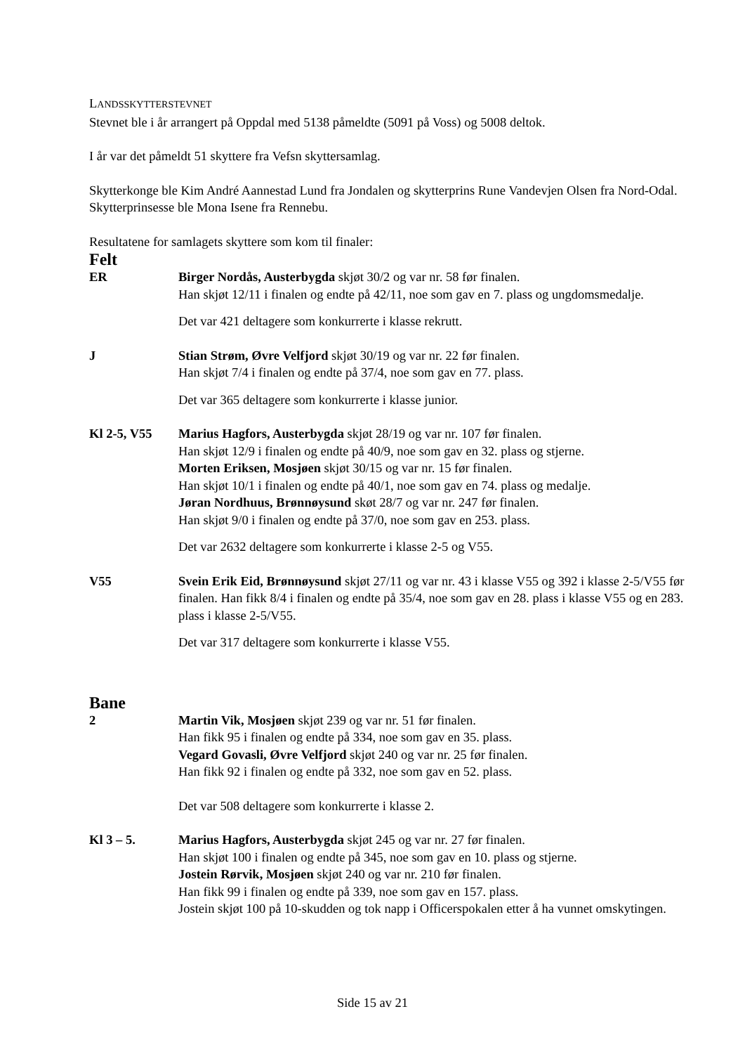LANDSSKYTTERSTEVNET
Stevnet ble i år arrangert på Oppdal med 5138 påmeldte (5091 på Voss) og 5008 deltok.
I år var det påmeldt 51 skyttere fra Vefsn skyttersamlag.
Skytterkonge ble Kim André Aannestad Lund fra Jondalen og skytterprins Rune Vandevjen Olsen fra Nord-Odal. Skytterprinsesse ble Mona Isene fra Rennebu.
Resultatene for samlagets skyttere som kom til finaler:
Felt
ER Birger Nordås, Austerbygda skjøt 30/2 og var nr. 58 før finalen.
Han skjøt 12/11 i finalen og endte på 42/11, noe som gav en 7. plass og ungdomsmedalje.
Det var 421 deltagere som konkurrerte i klasse rekrutt.
J Stian Strøm, Øvre Velfjord skjøt 30/19 og var nr. 22 før finalen.
Han skjøt 7/4 i finalen og endte på 37/4, noe som gav en 77. plass.
Det var 365 deltagere som konkurrerte i klasse junior.
Kl 2-5, V55 Marius Hagfors, Austerbygda skjøt 28/19 og var nr. 107 før finalen.
Han skjøt 12/9 i finalen og endte på 40/9, noe som gav en 32. plass og stjerne.
Morten Eriksen, Mosjøen skjøt 30/15 og var nr. 15 før finalen.
Han skjøt 10/1 i finalen og endte på 40/1, noe som gav en 74. plass og medalje.
Jøran Nordhuus, Brønnøysund skøt 28/7 og var nr. 247 før finalen.
Han skjøt 9/0 i finalen og endte på 37/0, noe som gav en 253. plass.
Det var 2632 deltagere som konkurrerte i klasse 2-5 og V55.
V55 Svein Erik Eid, Brønnøysund skjøt 27/11 og var nr. 43 i klasse V55 og 392 i klasse 2-5/V55 før finalen. Han fikk 8/4 i finalen og endte på 35/4, noe som gav en 28. plass i klasse V55 og en 283. plass i klasse 2-5/V55.
Det var 317 deltagere som konkurrerte i klasse V55.
Bane
2 Martin Vik, Mosjøen skjøt 239 og var nr. 51 før finalen.
Han fikk 95 i finalen og endte på 334, noe som gav en 35. plass.
Vegard Govasli, Øvre Velfjord skjøt 240 og var nr. 25 før finalen.
Han fikk 92 i finalen og endte på 332, noe som gav en 52. plass.
Det var 508 deltagere som konkurrerte i klasse 2.
Kl 3 – 5. Marius Hagfors, Austerbygda skjøt 245 og var nr. 27 før finalen.
Han skjøt 100 i finalen og endte på 345, noe som gav en 10. plass og stjerne.
Jostein Rørvik, Mosjøen skjøt 240 og var nr. 210 før finalen.
Han fikk 99 i finalen og endte på 339, noe som gav en 157. plass.
Jostein skjøt 100 på 10-skudden og tok napp i Officerspokalen etter å ha vunnet omskytingen.
Side 15 av 21